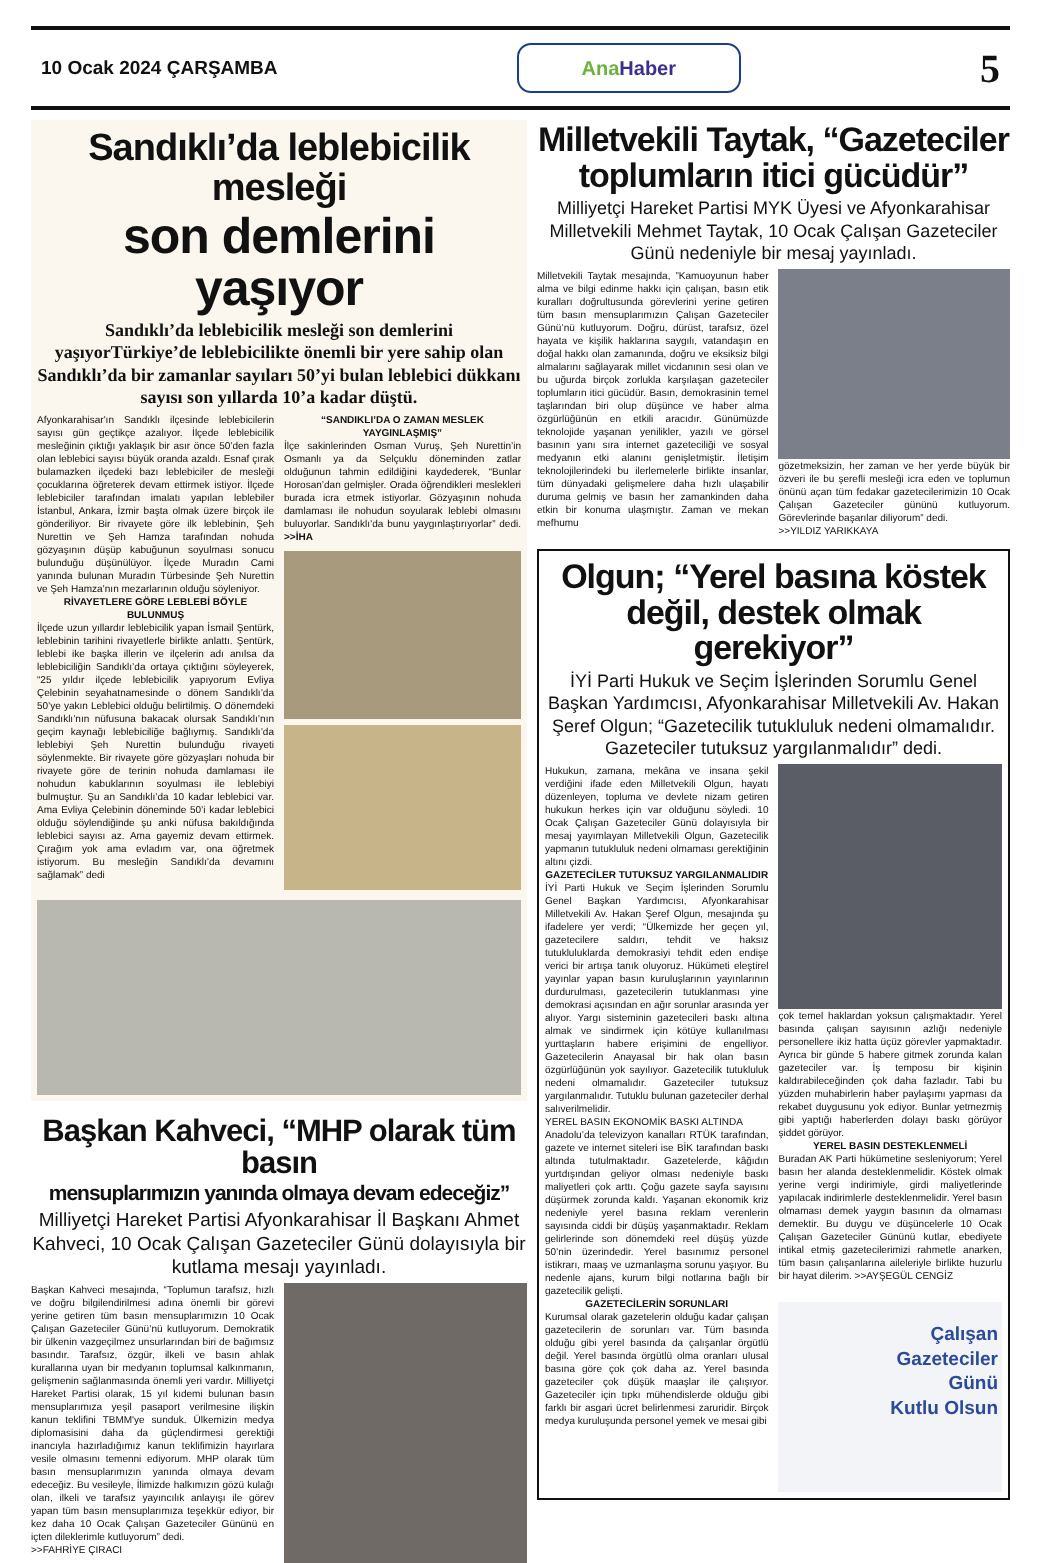10 Ocak 2024 ÇARŞAMBA
Ana Haber
5
Sandıklı’da leblebicilik mesleği
son demlerini yaşıyor
Sandıklı’da leblebicilik mesleği son demlerini yaşıyorTürkiye’de leblebicilikte önemli bir yere sahip olan Sandıklı’da bir zamanlar sayıları 50’yi bulan leblebici dükkanı sayısı son yıllarda 10’a kadar düştü.
Afyonkarahisar'ın Sandıklı ilçesinde leblebicilerin sayısı gün geçtikçe azalıyor. İlçede leblebicilik mesleğinin çıktığı yaklaşık bir asır önce 50’den fazla olan leblebici sayısı büyük oranda azaldı. Esnaf çırak bulamazken ilçedeki bazı leblebiciler de mesleği çocuklarına öğreterek devam ettirmek istiyor. İlçede leblebiciler tarafından imalatı yapılan leblebiler İstanbul, Ankara, İzmir başta olmak üzere birçok ile gönderiliyor. Bir rivayete göre ilk leblebinin, Şeh Nurettin ve Şeh Hamza tarafından nohuda gözyaşının düşüp kabuğunun soyulması sonucu bulunduğu düşünülüyor. İlçede Muradın Cami yanında bulunan Muradın Türbesinde Şeh Nurettin ve Şeh Hamza’nın mezarlarının olduğu söyleniyor.
RİVAYETLERE GÖRE LEBLEBİ BÖYLE BULUNMUŞ
İlçede uzun yıllardır leblebicilik yapan İsmail Şentürk, leblebinin tarihini rivayetlerle birlikte anlattı. Şentürk, leblebi ike başka illerin ve ilçelerin adı anılsa da leblebiciliğin Sandıklı’da ortaya çıktığını söyleyerek, “25 yıldır ilçede leblebicilik yapıyorum Evliya Çelebinin seyahatnamesinde o dönem Sandıklı’da 50’ye yakın Leblebici olduğu belirtilmiş. O dönemdeki Sandıklı’nın nüfusuna bakacak olursak Sandıklı’nın geçim kaynağı leblebiciliğe bağlıymış. Sandıklı’da leblebiyi Şeh Nurettin bulunduğu rivayeti söylenmekte. Bir rivayete göre gözyaşları nohuda bir rivayete göre de terinin nohuda damlaması ile nohudun kabuklarının soyulması ile leblebiyi bulmuştur. Şu an Sandıklı’da 10 kadar leblebici var. Ama Evliya Çelebinin döneminde 50’i kadar leblebici olduğu söylendiğinde şu anki nüfusa bakıldığında leblebici sayısı az. Ama gayemiz devam ettirmek. Çırağım yok ama evladım var, ona öğretmek istiyorum. Bu mesleğin Sandıklı’da devamını sağlamak” dedi
“SANDIKLI’DA O ZAMAN MESLEK YAYGINLAŞMIŞ”
İlçe sakinlerinden Osman Vuruş, Şeh Nurettin’in Osmanlı ya da Selçuklu döneminden zatlar olduğunun tahmin edildiğini kaydederek, “Bunlar Horosan’dan gelmişler. Orada öğrendikleri meslekleri burada icra etmek istiyorlar. Gözyaşının nohuda damlaması ile nohudun soyularak leblebi olmasını buluyorlar. Sandıklı’da bunu yaygınlaştırıyorlar” dedi. >>İHA
Başkan Kahveci, “MHP olarak tüm basın
mensuplarımızın yanında olmaya devam edeceğiz”
Milliyetçi Hareket Partisi Afyonkarahisar İl Başkanı Ahmet Kahveci, 10 Ocak Çalışan Gazeteciler Günü dolayısıyla bir kutlama mesajı yayınladı.
Başkan Kahveci mesajında, “Toplumun tarafsız, hızlı ve doğru bilgilendirilmesi adına önemli bir görevi yerine getiren tüm basın mensuplarımızın 10 Ocak Çalışan Gazeteciler Günü’nü kutluyorum. Demokratik bir ülkenin vazgeçilmez unsurlarından biri de bağımsız basındır. Tarafsız, özgür, ilkeli ve basın ahlak kurallarına uyan bir medyanın toplumsal kalkınmanın, gelişmenin sağlanmasında önemli yeri vardır. Milliyetçi Hareket Partisi olarak, 15 yıl kıdemi bulunan basın mensuplarımıza yeşil pasaport verilmesine ilişkin kanun teklifini TBMM'ye sunduk. Ülkemizin medya diplomasisini daha da güçlendirmesi gerektiği inancıyla hazırladığımız kanun teklifimizin hayırlara vesile olmasını temenni ediyorum. MHP olarak tüm basın mensuplarımızın yanında olmaya devam edeceğiz. Bu vesileyle, İlimizde halkımızın gözü kulağı olan, ilkeli ve tarafsız yayıncılık anlayışı ile görev yapan tüm basın mensuplarımıza teşekkür ediyor, bir kez daha 10 Ocak Çalışan Gazeteciler Gününü en içten dileklerimle kutluyorum” dedi.
>>FAHRİYE ÇIRACI
Milletvekili Taytak, “Gazeteciler toplumların itici gücüdür”
Milliyetçi Hareket Partisi MYK Üyesi ve Afyonkarahisar Milletvekili Mehmet Taytak, 10 Ocak Çalışan Gazeteciler Günü nedeniyle bir mesaj yayınladı.
Milletvekili Taytak mesajında, ”Kamuoyunun haber alma ve bilgi edinme hakkı için çalışan, basın etik kuralları doğrultusunda görevlerini yerine getiren tüm basın mensuplarımızın Çalışan Gazeteciler Günü’nü kutluyorum. Doğru, dürüst, tarafsız, özel hayata ve kişilik haklarına saygılı, vatandaşın en doğal hakkı olan zamanında, doğru ve eksiksiz bilgi almalarını sağlayarak millet vicdanının sesi olan ve bu uğurda birçok zorlukla karşılaşan gazeteciler toplumların itici gücüdür. Basın, demokrasinin temel taşlarından biri olup düşünce ve haber alma özgürlüğünün en etkili aracıdır. Günümüzde teknolojide yaşanan yenilikler, yazılı ve görsel basının yanı sıra internet gazeteciliği ve sosyal medyanın etki alanını genişletmiştir. İletişim teknolojilerindeki bu ilerlemelerle birlikte insanlar, tüm dünyadaki gelişmelere daha hızlı ulaşabilir duruma gelmiş ve basın her zamankinden daha etkin bir konuma ulaşmıştır. Zaman ve mekan mefhumu
gözetmeksizin, her zaman ve her yerde büyük bir özveri ile bu şerefli mesleği icra eden ve toplumun önünü açan tüm fedakar gazetecilerimizin 10 Ocak Çalışan Gazeteciler gününü kutluyorum. Görevlerinde başarılar diliyorum” dedi.
>>YILDIZ YARIKKAYA
Olgun; “Yerel basına köstek değil, destek olmak gerekiyor”
İYİ Parti Hukuk ve Seçim İşlerinden Sorumlu Genel Başkan Yardımcısı, Afyonkarahisar Milletvekili Av. Hakan Şeref Olgun; “Gazetecilik tutukluluk nedeni olmamalıdır. Gazeteciler tutuksuz yargılanmalıdır” dedi.
Hukukun, zamana, mekâna ve insana şekil verdiğini ifade eden Milletvekili Olgun, hayatı düzenleyen, topluma ve devlete nizam getiren hukukun herkes için var olduğunu söyledi. 10 Ocak Çalışan Gazeteciler Günü dolayısıyla bir mesaj yayımlayan Milletvekili Olgun, Gazetecilik yapmanın tutukluluk nedeni olmaması gerektiğinin altını çizdi.
GAZETECİLER TUTUKSUZ YARGILANMALIDIR
İYİ Parti Hukuk ve Seçim İşlerinden Sorumlu Genel Başkan Yardımcısı, Afyonkarahisar Milletvekili Av. Hakan Şeref Olgun, mesajında şu ifadelere yer verdi; “Ülkemizde her geçen yıl, gazetecilere saldırı, tehdit ve haksız tutukluluklarda demokrasiyi tehdit eden endişe verici bir artışa tanık oluyoruz. Hükümeti eleştirel yayınlar yapan basın kuruluşlarının yayınlarının durdurulması, gazetecilerin tutuklanması yine demokrasi açısından en ağır sorunlar arasında yer alıyor. Yargı sisteminin gazetecileri baskı altına almak ve sindirmek için kötüye kullanılması yurttaşların habere erişimini de engelliyor. Gazetecilerin Anayasal bir hak olan basın özgürlüğünün yok sayılıyor. Gazetecilik tutukluluk nedeni olmamalıdır. Gazeteciler tutuksuz yargılanmalıdır. Tutuklu bulunan gazeteciler derhal salıverilmelidir.
YEREL BASIN EKONOMİK BASKI ALTINDA
Anadolu’da televizyon kanalları RTÜK tarafından, gazete ve internet siteleri ise BİK tarafından baskı altında tutulmaktadır. Gazetelerde, kâğıdın yurtdışından geliyor olması nedeniyle baskı maliyetleri çok arttı. Çoğu gazete sayfa sayısını düşürmek zorunda kaldı. Yaşanan ekonomik kriz nedeniyle yerel basına reklam verenlerin sayısında ciddi bir düşüş yaşanmaktadır. Reklam gelirlerinde son dönemdeki reel düşüş yüzde 50’nin üzerindedir. Yerel basınımız personel istikrarı, maaş ve uzmanlaşma sorunu yaşıyor. Bu nedenle ajans, kurum bilgi notlarına bağlı bir gazetecilik gelişti.
GAZETECİLERİN SORUNLARI
Kurumsal olarak gazetelerin olduğu kadar çalışan gazetecilerin de sorunları var. Tüm basında olduğu gibi yerel basında da çalışanlar örgütlü değil. Yerel basında örgütlü olma oranları ulusal basına göre çok çok daha az. Yerel basında gazeteciler çok düşük maaşlar ile çalışıyor. Gazeteciler için tıpkı mühendislerde olduğu gibi farklı bir asgari ücret belirlenmesi zaruridir. Birçok medya kuruluşunda personel yemek ve mesai gibi
çok temel haklardan yoksun çalışmaktadır. Yerel basında çalışan sayısının azlığı nedeniyle personellere ikiz hatta üçüz görevler yapmaktadır. Ayrıca bir günde 5 habere gitmek zorunda kalan gazeteciler var. İş temposu bir kişinin kaldırabileceğinden çok daha fazladır. Tabi bu yüzden muhabirlerin haber paylaşımı yapması da rekabet duygusunu yok ediyor. Bunlar yetmezmiş gibi yaptığı haberlerden dolayı baskı görüyor şiddet görüyor.
YEREL BASIN DESTEKLENMELİ
Buradan AK Parti hükümetine sesleniyorum; Yerel basın her alanda desteklenmelidir. Köstek olmak yerine vergi indirimiyle, girdi maliyetlerinde yapılacak indirimlerle desteklenmelidir. Yerel basın olmaması demek yaygın basının da olmaması demektir. Bu duygu ve düşüncelerle 10 Ocak Çalışan Gazeteciler Gününü kutlar, ebediyete intikal etmiş gazetecilerimizi rahmetle anarken, tüm basın çalışanlarına aileleriyle birlikte huzurlu bir hayat dilerim. >>AYŞEGÜL CENGİZ
Çalışan
Gazeteciler
Günü
Kutlu Olsun